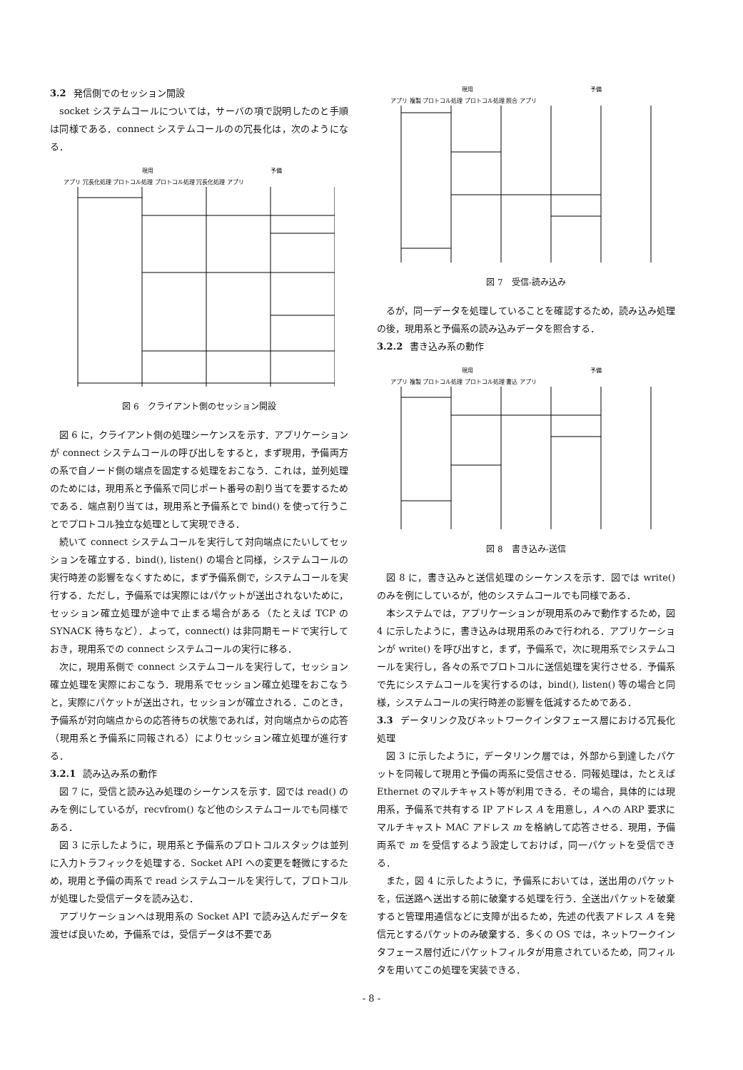3.2 発信側でのセッション開設
socket システムコールについては，サーバの項で説明したのと手順は同様である．connect システムコールのの冗長化は，次のようになる．
現用
予備
アプリ 冗長化処理 プロトコル処理 プロトコル処理 冗長化処理 アプリ
図 6　クライアント側のセッション開設
図 6 に，クライアント側の処理シーケンスを示す．アプリケーションが connect システムコールの呼び出しをすると，まず現用，予備両方の系で自ノード側の端点を固定する処理をおこなう．これは，並列処理のためには，現用系と予備系で同じポート番号の割り当てを要するためである．端点割り当ては，現用系と予備系とで bind() を使って行うことでプロトコル独立な処理として実現できる．
続いて connect システムコールを実行して対向端点にたいしてセッションを確立する．bind(), listen() の場合と同様，システムコールの実行時差の影響をなくすために，まず予備系側で，システムコールを実行する．ただし，予備系では実際にはパケットが送出されないために，セッション確立処理が途中で止まる場合がある（たとえば TCP の SYNACK 待ちなど）．よって，connect() は非同期モードで実行しておき，現用系での connect システムコールの実行に移る．
次に，現用系側で connect システムコールを実行して，セッション確立処理を実際におこなう．現用系でセッション確立処理をおこなうと，実際にパケットが送出され，セッションが確立される．このとき，予備系が対向端点からの応答待ちの状態であれば，対向端点からの応答（現用系と予備系に同報される）によりセッション確立処理が進行する．
3.2.1 読み込み系の動作
図 7 に，受信と読み込み処理のシーケンスを示す．図では read() のみを例にしているが，recvfrom() など他のシステムコールでも同様である．
図 3 に示したように，現用系と予備系のプロトコルスタックは並列に入力トラフィックを処理する．Socket API への変更を軽微にするため，現用と予備の両系で read システムコールを実行して，プロトコルが処理した受信データを読み込む．
アプリケーションへは現用系の Socket API で読み込んだデータを渡せば良いため，予備系では，受信データは不要であ
現用
予備
アプリ 複製 プロトコル処理 プロトコル処理 照合 アプリ
図 7　受信-読み込み
るが，同一データを処理していることを確認するため，読み込み処理の後，現用系と予備系の読み込みデータを照合する．
3.2.2 書き込み系の動作
現用
予備
アプリ 複製 プロトコル処理 プロトコル処理 書込 アプリ
図 8　書き込み-送信
図 8 に，書き込みと送信処理のシーケンスを示す．図では write() のみを例にしているが，他のシステムコールでも同様である．
本システムでは，アプリケーションが現用系のみで動作するため，図 4 に示したように，書き込みは現用系のみで行われる．アプリケーションが write() を呼び出すと，まず，予備系で，次に現用系でシステムコールを実行し，各々の系でプロトコルに送信処理を実行させる．予備系で先にシステムコールを実行するのは，bind(), listen() 等の場合と同様，システムコールの実行時差の影響を低減するためである．
3.3 データリンク及びネットワークインタフェース層における冗長化処理
図 3 に示したように，データリンク層では，外部から到達したパケットを同報して現用と予備の両系に受信させる．同報処理は，たとえば Ethernet のマルチキャスト等が利用できる．その場合，具体的には現用系，予備系で共有する IP アドレス A を用意し，A への ARP 要求にマルチキャスト MAC アドレス m を格納して応答させる．現用，予備両系で m を受信するよう設定しておけば，同一パケットを受信できる．
また，図 4 に示したように，予備系においては，送出用のパケットを，伝送路へ送出する前に破棄する処理を行う．全送出パケットを破棄すると管理用通信などに支障が出るため，先述の代表アドレス A を発信元とするパケットのみ破棄する．多くの OS では，ネットワークインタフェース層付近にパケットフィルタが用意されているため，同フィルタを用いてこの処理を実装できる．
- 8 -